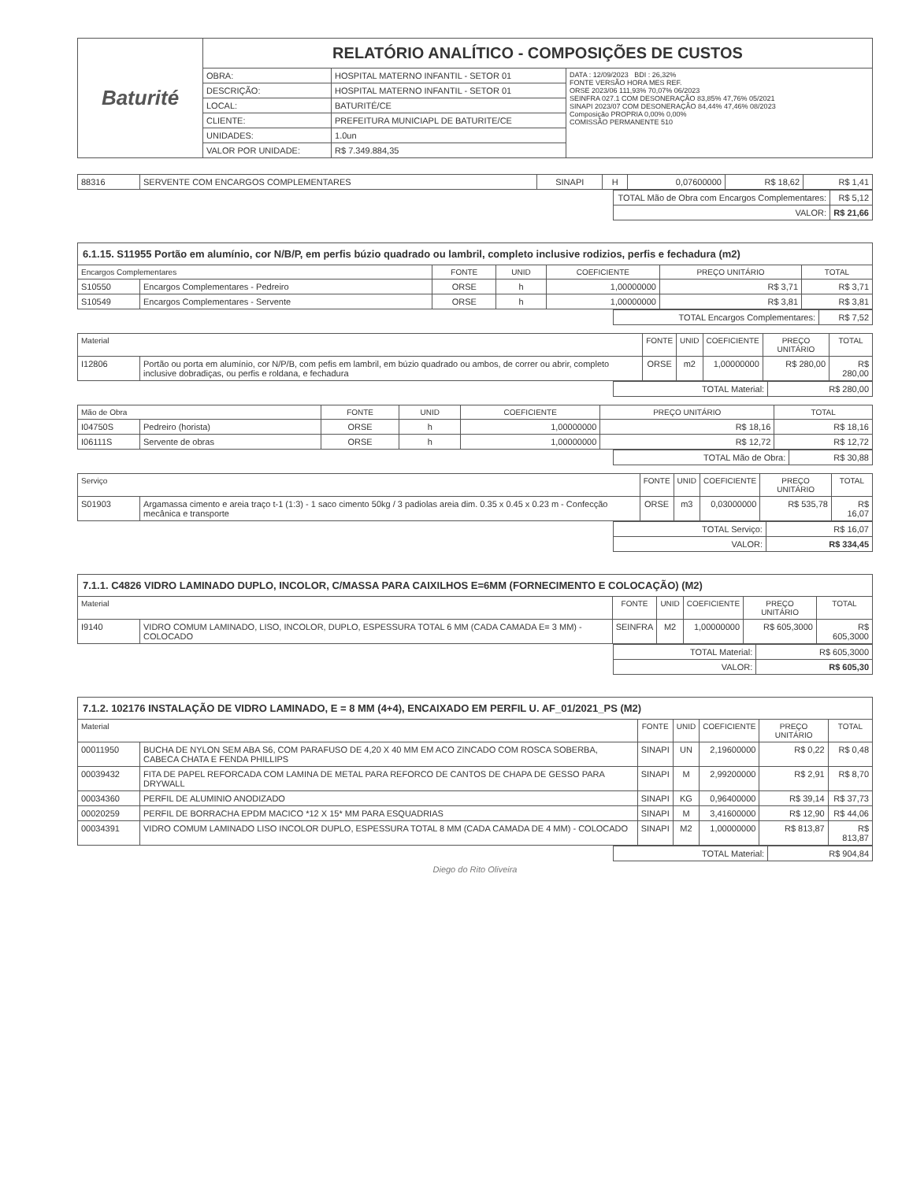| Baturité | RELATÓRIO ANALÍTICO - COMPOSIÇÕES DE CUSTOS | | |
| | OBRA: | HOSPITAL MATERNO INFANTIL - SETOR 01 | DATA : 12/09/2023 BDI : 26,32% FONTE VERSÃO HORA MES REF. ORSE 2023/06 111,93% 70,07% 06/2023 SEINFRA 027.1 COM DESONERAÇÃO 83,85% 47,76% 05/2021 SINAPI 2023/07 COM DESONERAÇÃO 84,44% 47,46% 08/2023 Composição PROPRIA 0,00% 0,00% COMISSÃO PERMANENTE 510 |
| | DESCRIÇÃO: | HOSPITAL MATERNO INFANTIL - SETOR 01 | |
| | LOCAL: | BATURITÉ/CE | |
| | CLIENTE: | PREFEITURA MUNICIAPL DE BATURITE/CE | |
| | UNIDADES: | 1.0un | |
| | VALOR POR UNIDADE: | R$ 7.349.884,35 | |
| 88316 | SERVENTE COM ENCARGOS COMPLEMENTARES | SINAPI | H | 0,07600000 | R$ 18,62 | R$ 1,41 |
| TOTAL Mão de Obra com Encargos Complementares: | R$ 5,12 |
| VALOR: | R$ 21,66 |
6.1.15. S11955 Portão em alumínio, cor N/B/P, em perfis búzio quadrado ou lambril, completo inclusive rodizios, perfis e fechadura (m2)
| Encargos Complementares | | FONTE | UNID | COEFICIENTE | PREÇO UNITÁRIO | TOTAL |
| --- | --- | --- | --- | --- | --- | --- |
| S10550 | Encargos Complementares - Pedreiro | ORSE | h | 1,00000000 | R$ 3,71 | R$ 3,71 |
| S10549 | Encargos Complementares - Servente | ORSE | h | 1,00000000 | R$ 3,81 | R$ 3,81 |
| TOTAL Encargos Complementares: | R$ 7,52 |
| Material | | FONTE | UNID | COEFICIENTE | PREÇO UNITÁRIO | TOTAL |
| --- | --- | --- | --- | --- | --- | --- |
| I12806 | Portão ou porta em alumínio, cor N/P/B, com pefis em lambril, em búzio quadrado ou ambos, de correr ou abrir, completo inclusive dobradiças, ou perfis e roldana, e fechadura | ORSE | m2 | 1,00000000 | R$ 280,00 | R$ 280,00 |
| TOTAL Material: | R$ 280,00 |
| Mão de Obra | | FONTE | UNID | COEFICIENTE | PREÇO UNITÁRIO | TOTAL |
| --- | --- | --- | --- | --- | --- | --- |
| I04750S | Pedreiro (horista) | ORSE | h | 1,00000000 | R$ 18,16 | R$ 18,16 |
| I06111S | Servente de obras | ORSE | h | 1,00000000 | R$ 12,72 | R$ 12,72 |
| TOTAL Mão de Obra: | R$ 30,88 |
| Serviço | | FONTE | UNID | COEFICIENTE | PREÇO UNITÁRIO | TOTAL |
| --- | --- | --- | --- | --- | --- | --- |
| S01903 | Argamassa cimento e areia traço t-1 (1:3) - 1 saco cimento 50kg / 3 padiolas areia dim. 0.35 x 0.45 x 0.23 m - Confecção mecânica e transporte | ORSE | m3 | 0,03000000 | R$ 535,78 | R$ 16,07 |
| TOTAL Serviço: | R$ 16,07 |
| VALOR: | R$ 334,45 |
7.1.1. C4826 VIDRO LAMINADO DUPLO, INCOLOR, C/MASSA PARA CAIXILHOS E=6MM (FORNECIMENTO E COLOCAÇÃO) (M2)
| Material | | FONTE | UNID | COEFICIENTE | PREÇO UNITÁRIO | TOTAL |
| --- | --- | --- | --- | --- | --- | --- |
| I9140 | VIDRO COMUM LAMINADO, LISO, INCOLOR, DUPLO, ESPESSURA TOTAL 6 MM (CADA CAMADA E= 3 MM) - COLOCADO | SEINFRA | M2 | 1,00000000 | R$ 605,3000 | R$ 605,3000 |
| TOTAL Material: | R$ 605,3000 |
| VALOR: | R$ 605,30 |
7.1.2. 102176 INSTALAÇÃO DE VIDRO LAMINADO, E = 8 MM (4+4), ENCAIXADO EM PERFIL U. AF_01/2021_PS (M2)
| Material | | FONTE | UNID | COEFICIENTE | PREÇO UNITÁRIO | TOTAL |
| --- | --- | --- | --- | --- | --- | --- |
| 00011950 | BUCHA DE NYLON SEM ABA S6, COM PARAFUSO DE 4,20 X 40 MM EM ACO ZINCADO COM ROSCA SOBERBA, CABECA CHATA E FENDA PHILLIPS | SINAPI | UN | 2,19600000 | R$ 0,22 | R$ 0,48 |
| 00039432 | FITA DE PAPEL REFORCADA COM LAMINA DE METAL PARA REFORCO DE CANTOS DE CHAPA DE GESSO PARA DRYWALL | SINAPI | M | 2,99200000 | R$ 2,91 | R$ 8,70 |
| 00034360 | PERFIL DE ALUMINIO ANODIZADO | SINAPI | KG | 0,96400000 | R$ 39,14 | R$ 37,73 |
| 00020259 | PERFIL DE BORRACHA EPDM MACICO *12 X 15* MM PARA ESQUADRIAS | SINAPI | M | 3,41600000 | R$ 12,90 | R$ 44,06 |
| 00034391 | VIDRO COMUM LAMINADO LISO INCOLOR DUPLO, ESPESSURA TOTAL 8 MM (CADA CAMADA DE 4 MM) - COLOCADO | SINAPI | M2 | 1,00000000 | R$ 813,87 | R$ 813,87 |
| TOTAL Material: | R$ 904,84 |
Diego do Rito Oliveira